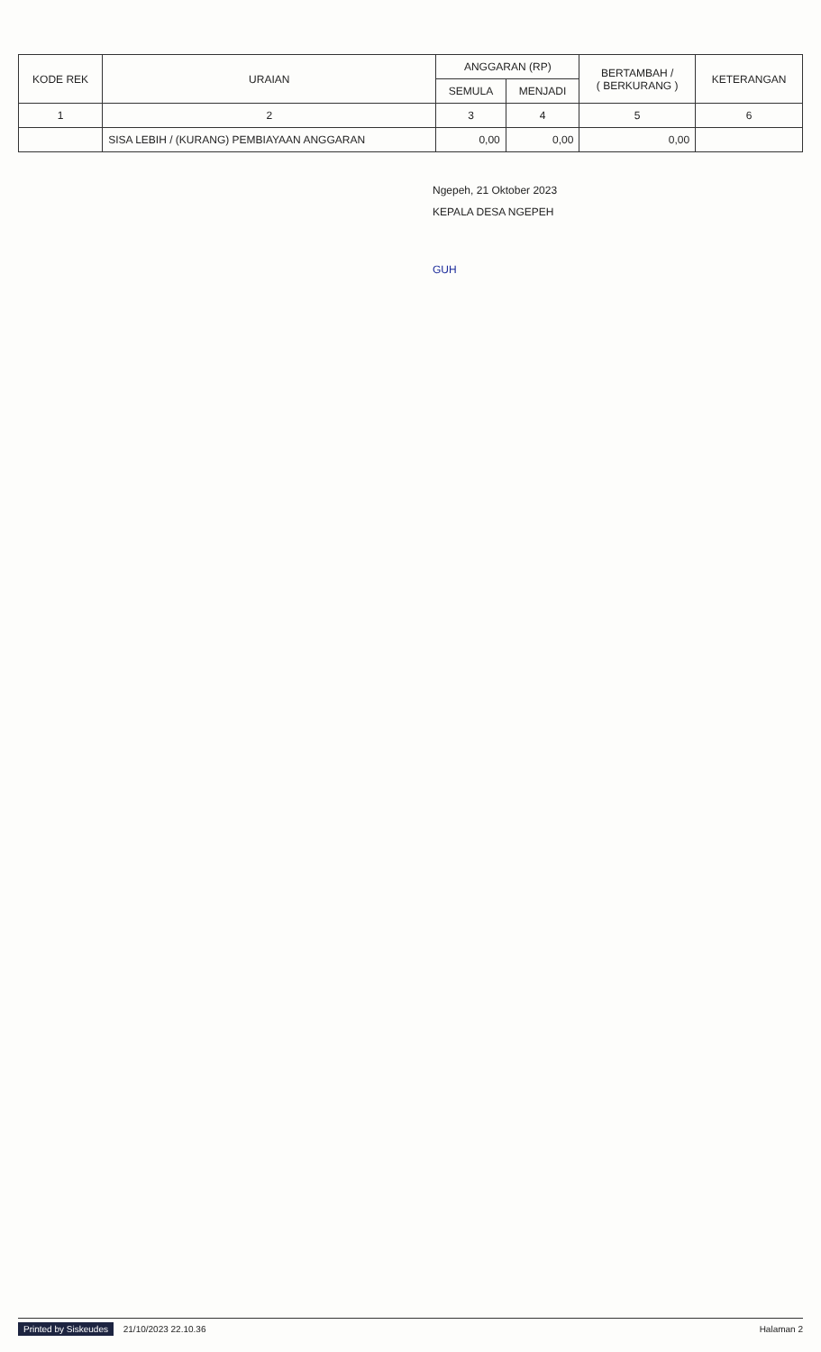| KODE REK | URAIAN | ANGGARAN (RP) | | BERTAMBAH / ( BERKURANG ) | KETERANGAN |
| --- | --- | --- | --- | --- | --- |
| | | SEMULA | MENJADI | | |
| 1 | 2 | 3 | 4 | 5 | 6 |
| | SISA LEBIH / (KURANG) PEMBIAYAAN ANGGARAN | 0,00 | 0,00 | 0,00 | |
Ngepeh, 21 Oktober 2023
KEPALA DESA NGEPEH
GUH
Printed by Siskeudes 21/10/2023 22.10.36
Halaman 2